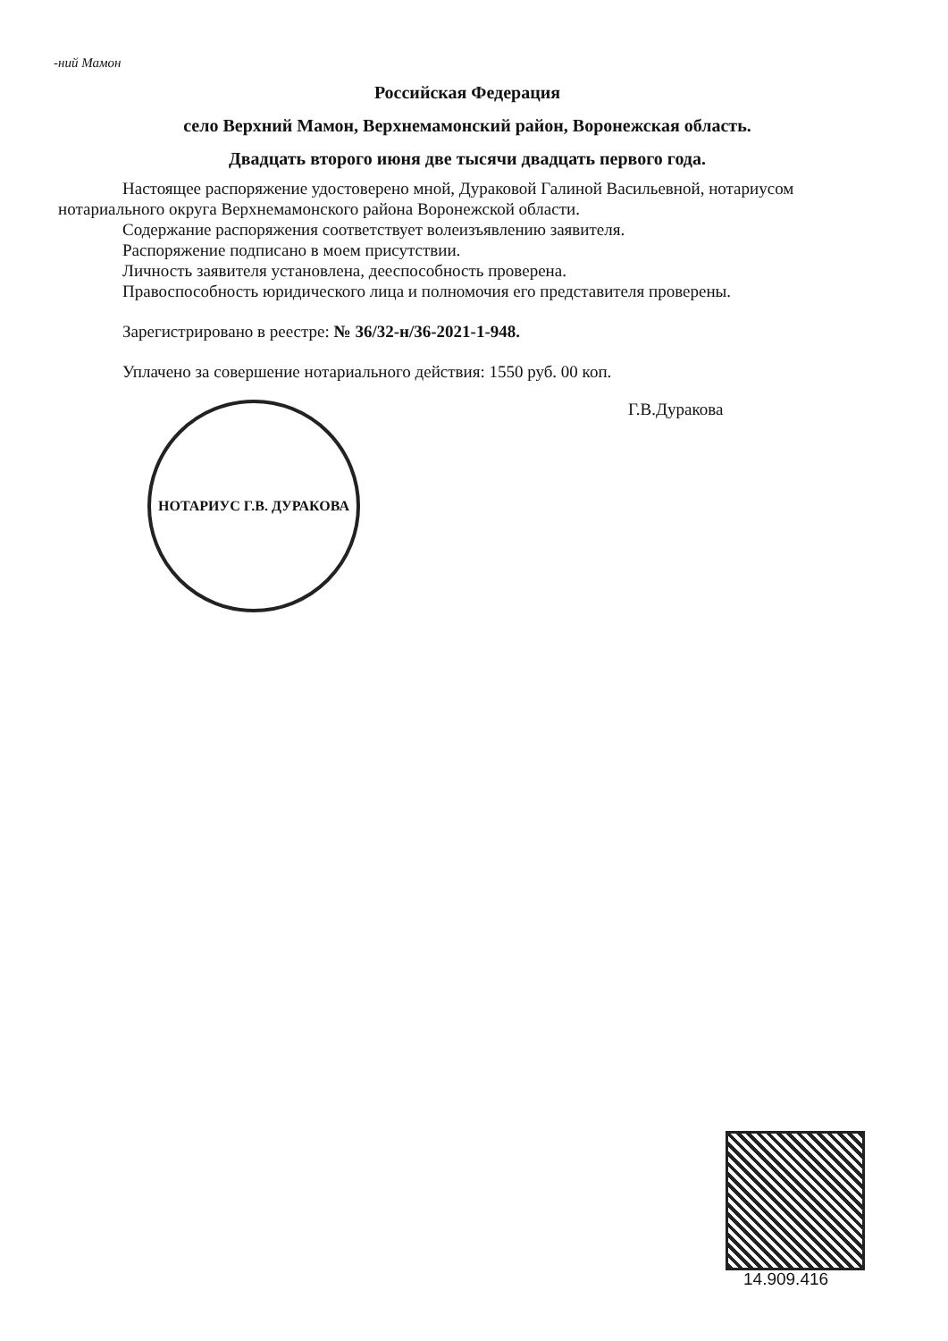-ний Мамон
Российская Федерация
село Верхний Мамон, Верхнемамонский район, Воронежская область.
Двадцать второго июня две тысячи двадцать первого года.
Настоящее распоряжение удостоверено мной, Дураковой Галиной Васильевной, нотариусом нотариального округа Верхнемамонского района Воронежской области.
Содержание распоряжения соответствует волеизъявлению заявителя.
Распоряжение подписано в моем присутствии.
Личность заявителя установлена, дееспособность проверена.
Правоспособность юридического лица и полномочия его представителя проверены.
Зарегистрировано в реестре: № 36/32-н/36-2021-1-948.
Уплачено за совершение нотариального действия: 1550 руб. 00 коп.
НОТАРИУС Г.В. ДУРАКОВА
Г.В.Дуракова
14.909.416